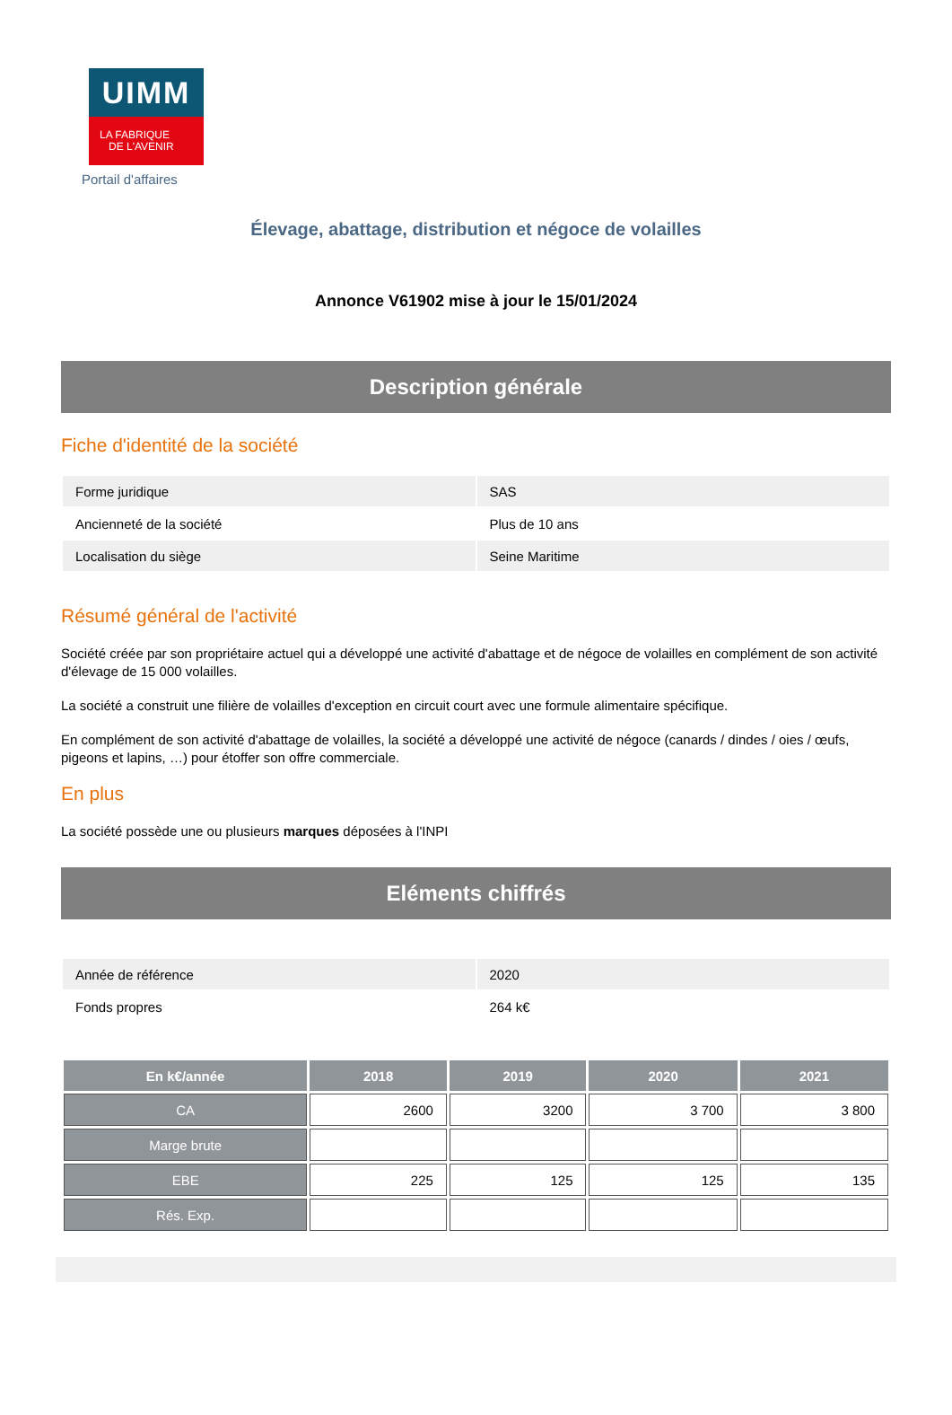UIMM
LA FABRIQUE
DE L'AVENIR
Portail d'affaires
Élevage, abattage, distribution et négoce de volailles
Annonce V61902 mise à jour le 15/01/2024
Description générale
Fiche d'identité de la société
| Forme juridique | SAS |
| Ancienneté de la société | Plus de 10 ans |
| Localisation du siège | Seine Maritime |
Résumé général de l'activité
Société créée par son propriétaire actuel qui a développé une activité d'abattage et de négoce de volailles en complément de son activité d'élevage de 15 000 volailles.
La société a construit une filière de volailles d'exception en circuit court avec une formule alimentaire spécifique.
En complément de son activité d'abattage de volailles, la société a développé une activité de négoce (canards / dindes / oies / œufs, pigeons et lapins, …) pour étoffer son offre commerciale.
En plus
La société possède une ou plusieurs marques déposées à l'INPI
Eléments chiffrés
| Année de référence | 2020 |
| Fonds propres | 264 k€ |
| En k€/année | 2018 | 2019 | 2020 | 2021 |
| --- | --- | --- | --- | --- |
| CA | 2600 | 3200 | 3 700 | 3 800 |
| Marge brute | | | | |
| EBE | 225 | 125 | 125 | 135 |
| Rés. Exp. | | | | |